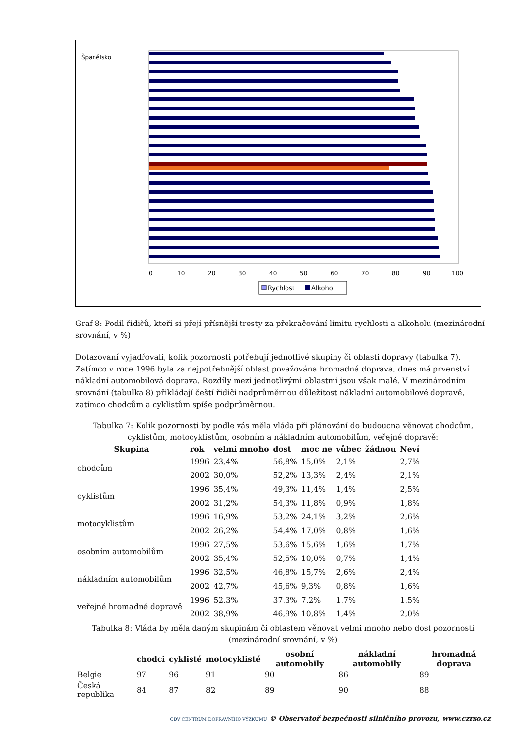0
10
20
30
40
50
60
70
80
90
100
Španělsko
Rychlost
Alkohol
Graf 8: Podíl řidičů, kteří si přejí přísnější tresty za překračování limitu rychlosti a alkoholu (mezinárodní srovnání, v %)
Dotazovaní vyjadřovali, kolik pozornosti potřebují jednotlivé skupiny či oblasti dopravy (tabulka 7). Zatímco v roce 1996 byla za nejpotřebnější oblast považována hromadná doprava, dnes má prvenství nákladní automobilová doprava. Rozdíly mezi jednotlivými oblastmi jsou však malé. V mezinárodním srovnání (tabulka 8) přikládají čeští řidiči nadprůměrnou důležitost nákladní automobilové dopravě, zatímco chodcům a cyklistům spíše podprůměrnou.
Tabulka 7: Kolik pozornosti by podle vás měla vláda při plánování do budoucna věnovat chodcům, cyklistům, motocyklistům, osobním a nákladním automobilům, veřejné dopravě:
| Skupina | rok | velmi mnoho | dost | moc ne | vůbec | žádnou | Neví |
| --- | --- | --- | --- | --- | --- | --- | --- |
| chodcům | 1996 | 23,4% | 56,8% | 15,0% | 2,1% | | 2,7% |
| | 2002 | 30,0% | 52,2% | 13,3% | 2,4% | | 2,1% |
| cyklistům | 1996 | 35,4% | 49,3% | 11,4% | 1,4% | | 2,5% |
| | 2002 | 31,2% | 54,3% | 11,8% | 0,9% | | 1,8% |
| motocyklistům | 1996 | 16,9% | 53,2% | 24,1% | 3,2% | | 2,6% |
| | 2002 | 26,2% | 54,4% | 17,0% | 0,8% | | 1,6% |
| osobním automobilům | 1996 | 27,5% | 53,6% | 15,6% | 1,6% | | 1,7% |
| | 2002 | 35,4% | 52,5% | 10,0% | 0,7% | | 1,4% |
| nákladním automobilům | 1996 | 32,5% | 46,8% | 15,7% | 2,6% | | 2,4% |
| | 2002 | 42,7% | 45,6% | 9,3% | 0,8% | | 1,6% |
| veřejné hromadné dopravě | 1996 | 52,3% | 37,3% | 7,2% | 1,7% | | 1,5% |
| | 2002 | 38,9% | 46,9% | 10,8% | 1,4% | | 2,0% |
Tabulka 8: Vláda by měla daným skupinám či oblastem věnovat velmi mnoho nebo dost pozornosti (mezinárodní srovnání, v %)
| | chodci | cyklisté | motocyklisté | osobní automobily | nákladní automobily | hromadná doprava |
| --- | --- | --- | --- | --- | --- | --- |
| Belgie | 97 | 96 | 91 | 90 | 86 | 89 |
| Česká republika | 84 | 87 | 82 | 89 | 90 | 88 |
CDV CENTRUM DOPRAVNÍHO VÝZKUMU © Observatoř bezpečnosti silničního provozu, www.czrso.cz